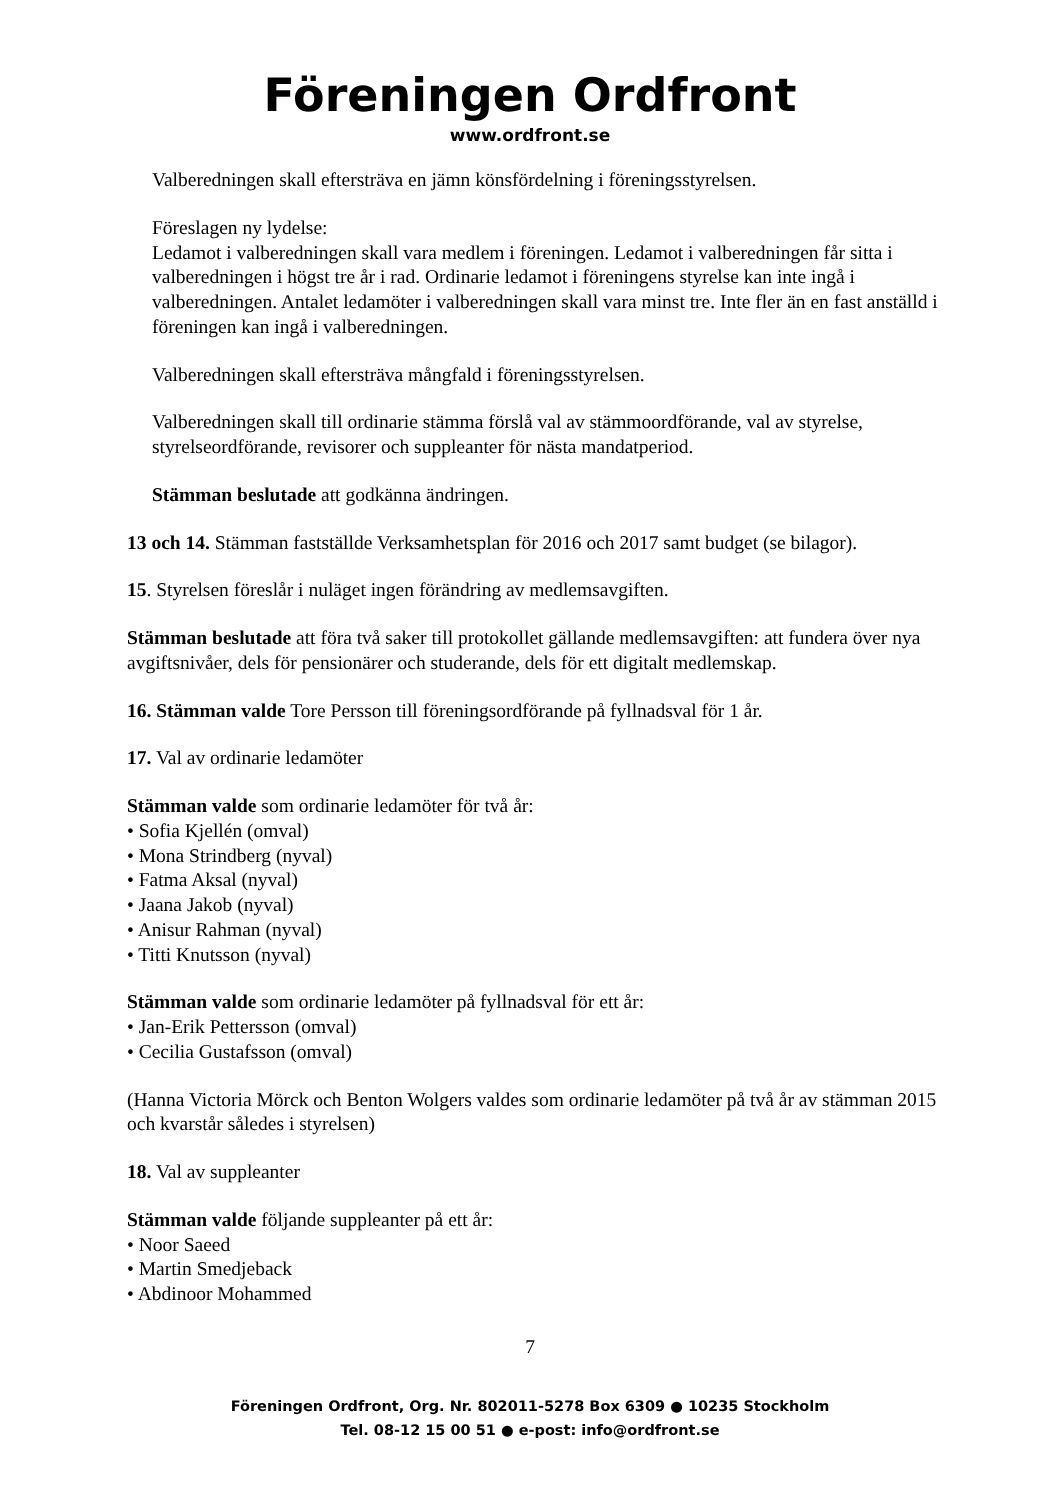Föreningen Ordfront
www.ordfront.se
Valberedningen skall eftersträva en jämn könsfördelning i föreningsstyrelsen.
Föreslagen ny lydelse:
Ledamot i valberedningen skall vara medlem i föreningen. Ledamot i valberedningen får sitta i valberedningen i högst tre år i rad. Ordinarie ledamot i föreningens styrelse kan inte ingå i valberedningen. Antalet ledamöter i valberedningen skall vara minst tre. Inte fler än en fast anställd i föreningen kan ingå i valberedningen.
Valberedningen skall eftersträva mångfald i föreningsstyrelsen.
Valberedningen skall till ordinarie stämma förslå val av stämmoordförande, val av styrelse, styrelseordförande, revisorer och suppleanter för nästa mandatperiod.
Stämman beslutade att godkänna ändringen.
13 och 14. Stämman fastställde Verksamhetsplan för 2016 och 2017 samt budget (se bilagor).
15. Styrelsen föreslår i nuläget ingen förändring av medlemsavgiften.
Stämman beslutade att föra två saker till protokollet gällande medlemsavgiften: att fundera över nya avgiftsnivåer, dels för pensionärer och studerande, dels för ett digitalt medlemskap.
16. Stämman valde Tore Persson till föreningsordförande på fyllnadsval för 1 år.
17. Val av ordinarie ledamöter
Stämman valde som ordinarie ledamöter för två år:
• Sofia Kjellén (omval)
• Mona Strindberg (nyval)
• Fatma Aksal (nyval)
• Jaana Jakob (nyval)
• Anisur Rahman (nyval)
• Titti Knutsson (nyval)
Stämman valde som ordinarie ledamöter på fyllnadsval för ett år:
• Jan-Erik Pettersson (omval)
• Cecilia Gustafsson (omval)
(Hanna Victoria Mörck och Benton Wolgers valdes som ordinarie ledamöter på två år av stämman 2015 och kvarstår således i styrelsen)
18. Val av suppleanter
Stämman valde följande suppleanter på ett år:
• Noor Saeed
• Martin Smedjeback
• Abdinoor Mohammed
7
Föreningen Ordfront, Org. Nr. 802011-5278 Box 6309 ● 10235 Stockholm
Tel. 08-12 15 00 51 ● e-post: info@ordfront.se